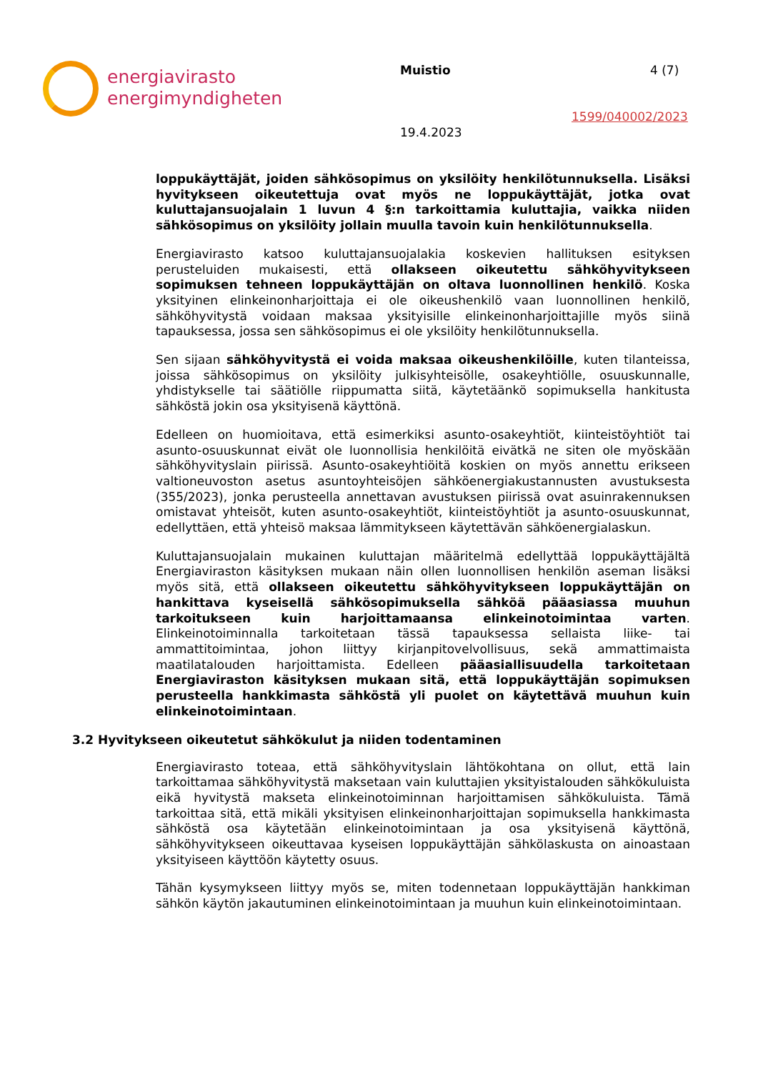energiavirasto
energimyndigheten
Muistio 4 (7)
1599/040002/2023
19.4.2023
loppukäyttäjät, joiden sähkösopimus on yksilöity henkilötunnuksella. Lisäksi hyvitykseen oikeutettuja ovat myös ne loppukäyttäjät, jotka ovat kuluttajansuojalain 1 luvun 4 §:n tarkoittamia kuluttajia, vaikka niiden sähkösopimus on yksilöity jollain muulla tavoin kuin henkilötunnuksella.
Energiavirasto katsoo kuluttajansuojalakia koskevien hallituksen esityksen perusteluiden mukaisesti, että ollakseen oikeutettu sähköhyvitykseen sopimuksen tehneen loppukäyttäjän on oltava luonnollinen henkilö. Koska yksityinen elinkeinonharjoittaja ei ole oikeushenkilö vaan luonnollinen henkilö, sähköhyvitystä voidaan maksaa yksityisille elinkeinonharjoittajille myös siinä tapauksessa, jossa sen sähkösopimus ei ole yksilöity henkilötunnuksella.
Sen sijaan sähköhyvitystä ei voida maksaa oikeushenkilöille, kuten tilanteissa, joissa sähkösopimus on yksilöity julkisyhteisölle, osakeyhtiölle, osuuskunnalle, yhdistykselle tai säätiölle riippumatta siitä, käytetäänkö sopimuksella hankitusta sähköstä jokin osa yksityisenä käyttönä.
Edelleen on huomioitava, että esimerkiksi asunto-osakeyhtiöt, kiinteistöyhtiöt tai asunto-osuuskunnat eivät ole luonnollisia henkilöitä eivätkä ne siten ole myöskään sähköhyvityslain piirissä. Asunto-osakeyhtiöitä koskien on myös annettu erikseen valtioneuvoston asetus asuntoyhteisöjen sähköenergiakustannusten avustuksesta (355/2023), jonka perusteella annettavan avustuksen piirissä ovat asuinrakennuksen omistavat yhteisöt, kuten asunto-osakeyhtiöt, kiinteistöyhtiöt ja asunto-osuuskunnat, edellyttäen, että yhteisö maksaa lämmitykseen käytettävän sähköenergialaskun.
Kuluttajansuojalain mukainen kuluttajan määritelmä edellyttää loppukäyttäjältä Energiaviraston käsityksen mukaan näin ollen luonnollisen henkilön aseman lisäksi myös sitä, että ollakseen oikeutettu sähköhyvitykseen loppukäyttäjän on hankittava kyseisellä sähkösopimuksella sähköä pääasiassa muuhun tarkoitukseen kuin harjoittamaansa elinkeinotoimintaa varten. Elinkeinotoiminnalla tarkoitetaan tässä tapauksessa sellaista liike- tai ammattitoimintaa, johon liittyy kirjanpitovelvollisuus, sekä ammattimaista maatilatalouden harjoittamista. Edelleen pääasiallisuudella tarkoitetaan Energiaviraston käsityksen mukaan sitä, että loppukäyttäjän sopimuksen perusteella hankkimasta sähköstä yli puolet on käytettävä muuhun kuin elinkeinotoimintaan.
3.2 Hyvitykseen oikeutetut sähkökulut ja niiden todentaminen
Energiavirasto toteaa, että sähköhyvityslain lähtökohtana on ollut, että lain tarkoittamaa sähköhyvitystä maksetaan vain kuluttajien yksityistalouden sähkökuluista eikä hyvitystä makseta elinkeinotoiminnan harjoittamisen sähkökuluista. Tämä tarkoittaa sitä, että mikäli yksityisen elinkeinonharjoittajan sopimuksella hankkimasta sähköstä osa käytetään elinkeinotoimintaan ja osa yksityisenä käyttönä, sähköhyvitykseen oikeuttavaa kyseisen loppukäyttäjän sähkölaskusta on ainoastaan yksityiseen käyttöön käytetty osuus.
Tähän kysymykseen liittyy myös se, miten todennetaan loppukäyttäjän hankkiman sähkön käytön jakautuminen elinkeinotoimintaan ja muuhun kuin elinkeinotoimintaan.